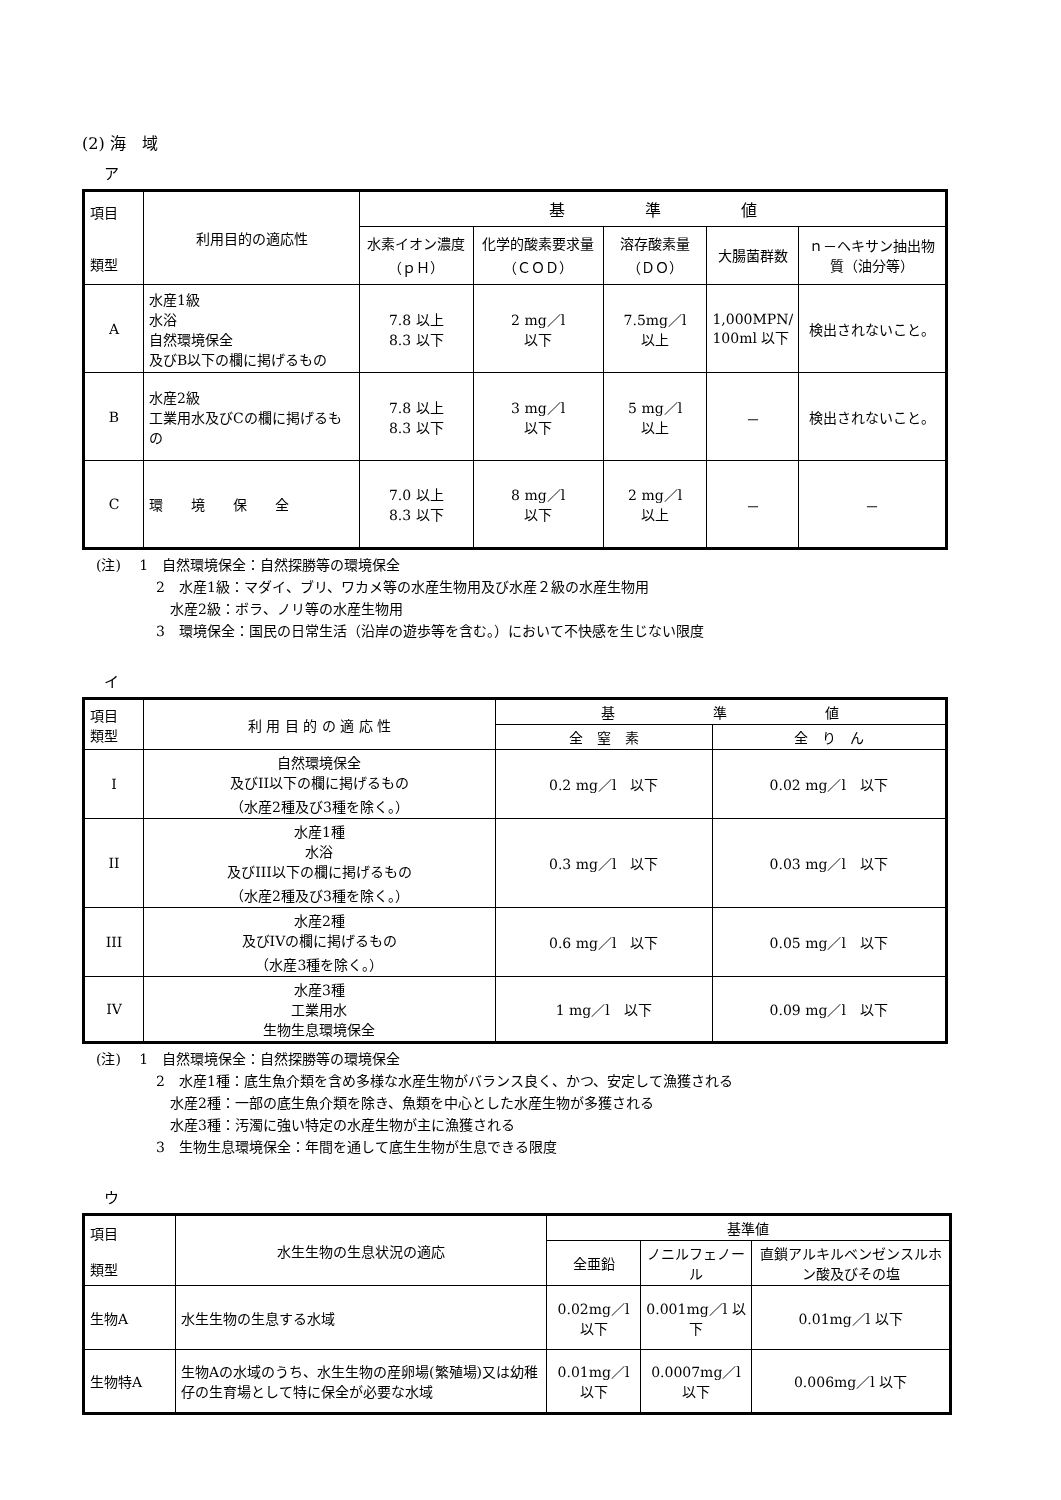(2) 海　域
ア
| 項目 類型 | 利用目的の適応性 | 基 準 値 | | | | |
| --- | --- | --- | --- | --- | --- | --- |
| | | 水素イオン濃度（ｐＨ） | 化学的酸素要求量（ＣＯＤ） | 溶存酸素量（ＤＯ） | 大腸菌群数 | ｎ－ヘキサン抽出物質（油分等） |
| A | 水産1級 水浴 自然環境保全 及びB以下の欄に掲げるもの | 7.8 以上 8.3 以下 | 2 mg／l 以下 | 7.5mg／l 以上 | 1,000MPN/ 100ml 以下 | 検出されないこと。 |
| B | 水産2級 工業用水及びCの欄に掲げるもの | 7.8 以上 8.3 以下 | 3 mg／l 以下 | 5 mg／l 以上 | － | 検出されないこと。 |
| C | 環 境 保 全 | 7.0 以上 8.3 以下 | 8 mg／l 以下 | 2 mg／l 以上 | － | － |
(注)　 1　自然環境保全：自然探勝等の環境保全
2　水産1級：マダイ、ブリ、ワカメ等の水産生物用及び水産２級の水産生物用
　水産2級：ボラ、ノリ等の水産生物用
3　環境保全：国民の日常生活（沿岸の遊歩等を含む。）において不快感を生じない限度
イ
| 項目 類型 | 利 用 目 的 の 適 応 性 | 基 準 値 | |
| --- | --- | --- | --- |
| | | 全 窒 素 | 全 り ん |
| I | 自然環境保全 及びII以下の欄に掲げるもの （水産2種及び3種を除く。） | 0.2 mg／l 以下 | 0.02 mg／l 以下 |
| II | 水産1種 水浴 及びIII以下の欄に掲げるもの （水産2種及び3種を除く。） | 0.3 mg／l 以下 | 0.03 mg／l 以下 |
| III | 水産2種 及びIVの欄に掲げるもの （水産3種を除く。） | 0.6 mg／l 以下 | 0.05 mg／l 以下 |
| IV | 水産3種 工業用水 生物生息環境保全 | 1 mg／l 以下 | 0.09 mg／l 以下 |
(注)　 1　自然環境保全：自然探勝等の環境保全
2　水産1種：底生魚介類を含め多様な水産生物がバランス良く、かつ、安定して漁獲される
　水産2種：一部の底生魚介類を除き、魚類を中心とした水産生物が多獲される
　水産3種：汚濁に強い特定の水産生物が主に漁獲される
3　生物生息環境保全：年間を通して底生生物が生息できる限度
ウ
| 項目 類型 | 水生生物の生息状況の適応 | 基準値 | | |
| --- | --- | --- | --- | --- |
| | | 全亜鉛 | ノニルフェノール | 直鎖アルキルベンゼンスルホン酸及びその塩 |
| 生物A | 水生生物の生息する水域 | 0.02mg／l 以下 | 0.001mg／l 以下 | 0.01mg／l 以下 |
| 生物特A | 生物Aの水域のうち、水生生物の産卵場(繁殖場)又は幼稚仔の生育場として特に保全が必要な水域 | 0.01mg／l 以下 | 0.0007mg／l 以下 | 0.006mg／l 以下 |